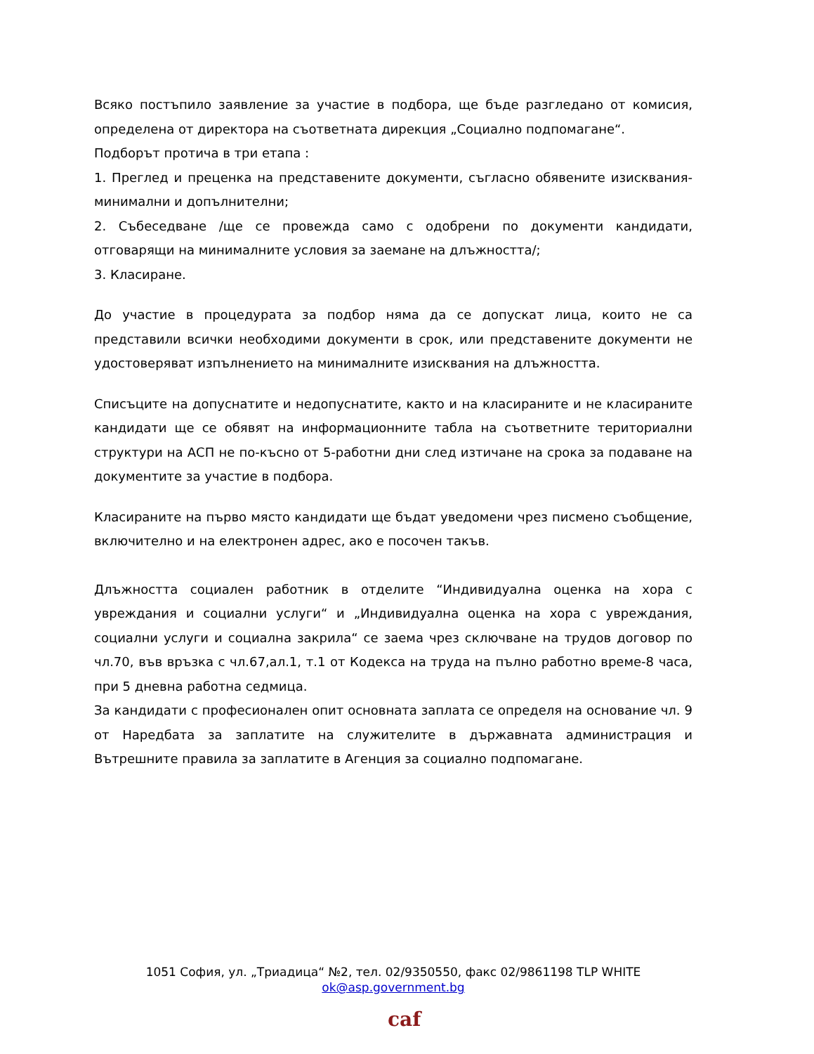Всяко постъпило заявление за участие в подбора, ще бъде разгледано от комисия, определена от директора на съответната дирекция „Социално подпомагане“.
Подборът протича в три етапа :
1. Преглед и преценка на представените документи, съгласно обявените изисквания- минимални и допълнителни;
2. Събеседване /ще се провежда само с одобрени по документи кандидати, отговарящи на минималните условия за заемане на длъжността/;
3. Класиране.
До участие в процедурата за подбор няма да се допускат лица, които не са представили всички необходими документи в срок, или представените документи не удостоверяват изпълнението на минималните изисквания на длъжността.
Списъците на допуснатите и недопуснатите, както и на класираните и не класираните кандидати ще се обявят на информационните табла на съответните териториални структури на АСП не по-късно от 5-работни дни след изтичане на срока за подаване на документите за участие в подбора.
Класираните на първо място кандидати ще бъдат уведомени чрез писмено съобщение, включително и на електронен адрес, ако е посочен такъв.
Длъжността социален работник в отделите “Индивидуална оценка на хора с увреждания и социални услуги“ и „Индивидуална оценка на хора с увреждания, социални услуги и социална закрила“ се заема чрез сключване на трудов договор по чл.70, във връзка с чл.67,ал.1, т.1 от Кодекса на труда на пълно работно време-8 часа, при 5 дневна работна седмица.
За кандидати с професионален опит основната заплата се определя на основание чл. 9 от Наредбата за заплатите на служителите в държавната администрация и Вътрешните правила за заплатите в Агенция за социално подпомагане.
1051 София, ул. „Триадица“ №2, тел. 02/9350550, факс 02/9861198 TLP WHITE
ok@asp.government.bg
caf